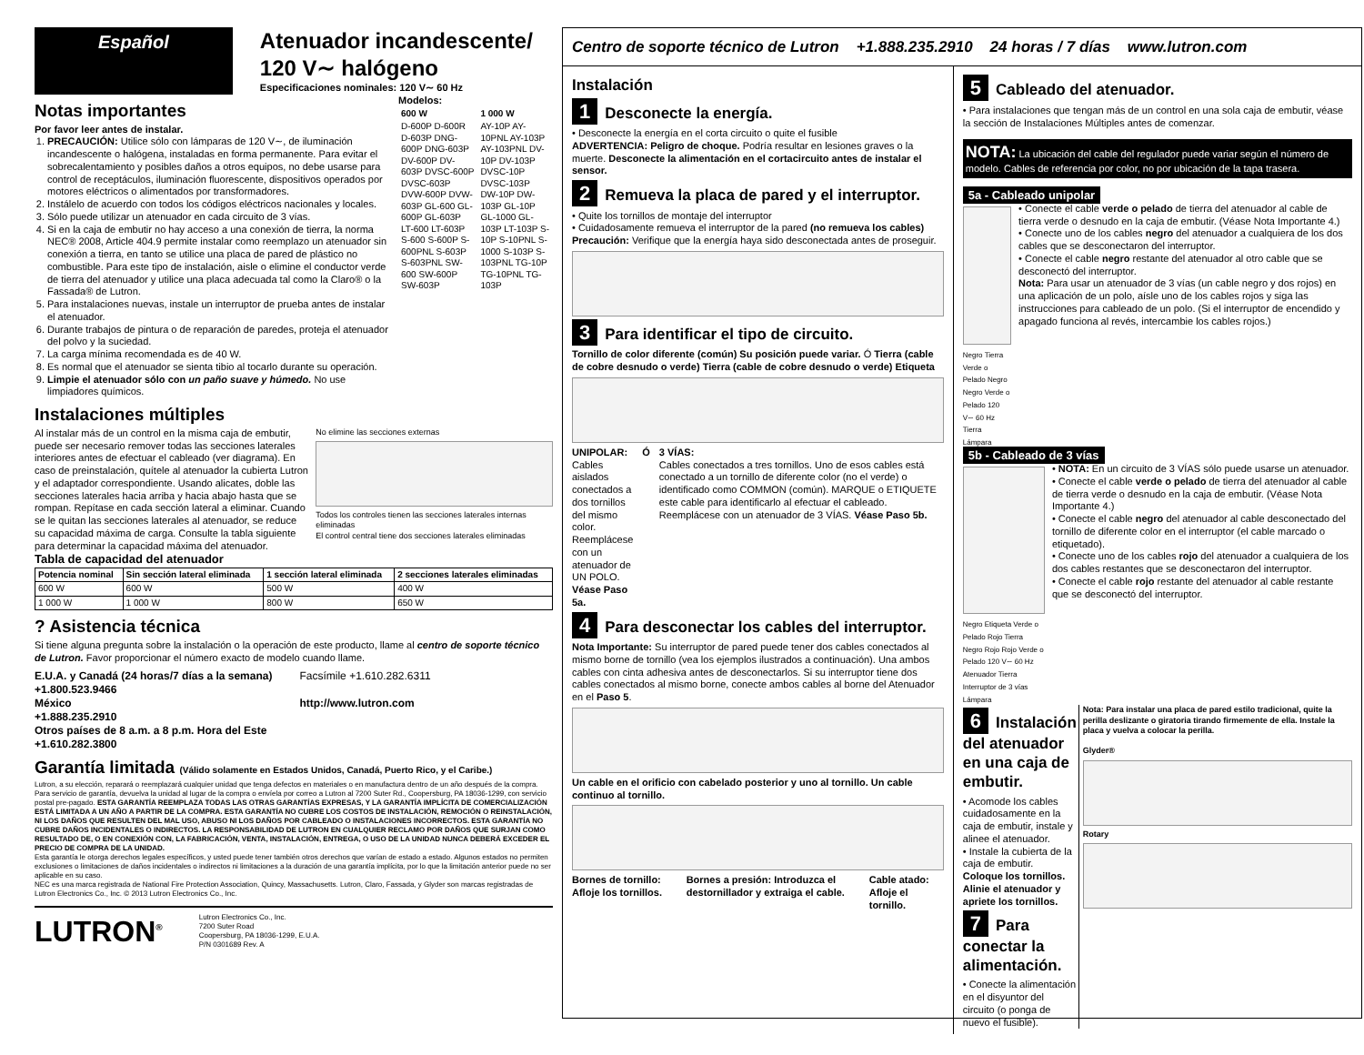Español
Atenuador incandescente/
120 V∼ halógeno
Especificaciones nominales: 120 V∼ 60 Hz
Notas importantes
Por favor leer antes de instalar.
1. PRECAUCIÓN: Utilice sólo con lámparas de 120 V∼, de iluminación incandescente o halógena, instaladas en forma permanente. Para evitar el sobrecalentamiento y posibles daños a otros equipos, no debe usarse para control de receptáculos, iluminación fluorescente, dispositivos operados por motores eléctricos o alimentados por transformadores.
2. Instálelo de acuerdo con todos los códigos eléctricos nacionales y locales.
3. Sólo puede utilizar un atenuador en cada circuito de 3 vías.
4. Si en la caja de embutir no hay acceso a una conexión de tierra, la norma NEC® 2008, Article 404.9 permite instalar como reemplazo un atenuador sin conexión a tierra, en tanto se utilice una placa de pared de plástico no combustible. Para este tipo de instalación, aisle o elimine el conductor verde de tierra del atenuador y utilice una placa adecuada tal como la Claro® o la Fassada® de Lutron.
5. Para instalaciones nuevas, instale un interruptor de prueba antes de instalar el atenuador.
6. Durante trabajos de pintura o de reparación de paredes, proteja el atenuador del polvo y la suciedad.
7. La carga mínima recomendada es de 40 W.
8. Es normal que el atenuador se sienta tibio al tocarlo durante su operación.
9. Limpie el atenuador sólo con un paño suave y húmedo. No use limpiadores químicos.
Modelos:
| 600 W | 1 000 W |
| --- | --- |
| D-600P D-600R D-603P DNG-600P DNG-603P DV-600P DV-603P DVSC-600P DVSC-603P DVW-600P DVW-603P GL-600 GL-600P GL-603P LT-600 LT-603P S-600 S-600P S-600PNL S-603P S-603PNL SW-600 SW-600P SW-603P | AY-10P AY-10PNL AY-103P AY-103PNL DV-10P DV-103P DVSC-10P DVSC-103P DW-10P DW-103P GL-10P GL-1000 GL-103P LT-103P S-10P S-10PNL S-1000 S-103P S-103PNL TG-10P TG-10PNL TG-103P |
Instalaciones múltiples
Al instalar más de un control en la misma caja de embutir, puede ser necesario remover todas las secciones laterales interiores antes de efectuar el cableado (ver diagrama). En caso de preinstalación, quítele al atenuador la cubierta Lutron y el adaptador correspondiente. Usando alicates, doble las secciones laterales hacia arriba y hacia abajo hasta que se rompan. Repítase en cada sección lateral a eliminar. Cuando se le quitan las secciones laterales al atenuador, se reduce su capacidad máxima de carga. Consulte la tabla siguiente para determinar la capacidad máxima del atenuador.
No elimine las secciones externas
Todos los controles tienen las secciones laterales internas eliminadas
El control central tiene dos secciones laterales eliminadas
Tabla de capacidad del atenuador
| Potencia nominal | Sin sección lateral eliminada | 1 sección lateral eliminada | 2 secciones laterales eliminadas |
| --- | --- | --- | --- |
| 600 W | 600 W | 500 W | 400 W |
| 1 000 W | 1 000 W | 800 W | 650 W |
? Asistencia técnica
Si tiene alguna pregunta sobre la instalación o la operación de este producto, llame al centro de soporte técnico de Lutron. Favor proporcionar el número exacto de modelo cuando llame.
E.U.A. y Canadá (24 horas/7 días a la semana)
+1.800.523.9466
México
+1.888.235.2910
Otros países de 8 a.m. a 8 p.m. Hora del Este
+1.610.282.3800
Facsímile +1.610.282.6311
http://www.lutron.com
Garantía limitada (Válido solamente en Estados Unidos, Canadá, Puerto Rico, y el Caribe.)
Lutron, a su elección, reparará o reemplazará cualquier unidad que tenga defectos en materiales o en manufactura dentro de un año después de la compra. Para servicio de garantía, devuelva la unidad al lugar de la compra o envíela por correo a Lutron al 7200 Suter Rd., Coopersburg, PA 18036-1299, con servicio postal pre-pagado. ESTA GARANTÍA REEMPLAZA TODAS LAS OTRAS GARANTÍAS EXPRESAS, Y LA GARANTÍA IMPLÍCITA DE COMERCIALIZACIÓN ESTÁ LIMITADA A UN AÑO A PARTIR DE LA COMPRA. ESTA GARANTÍA NO CUBRE LOS COSTOS DE INSTALACIÓN, REMOCIÓN O REINSTALACIÓN, NI LOS DAÑOS QUE RESULTEN DEL MAL USO, ABUSO NI LOS DAÑOS POR CABLEADO O INSTALACIONES INCORRECTOS. ESTA GARANTÍA NO CUBRE DAÑOS INCIDENTALES O INDIRECTOS. LA RESPONSABILIDAD DE LUTRON EN CUALQUIER RECLAMO POR DAÑOS QUE SURJAN COMO RESULTADO DE, O EN CONEXIÓN CON, LA FABRICACIÓN, VENTA, INSTALACIÓN, ENTREGA, O USO DE LA UNIDAD NUNCA DEBERÁ EXCEDER EL PRECIO DE COMPRA DE LA UNIDAD.
Esta garantía le otorga derechos legales específicos, y usted puede tener también otros derechos que varían de estado a estado. Algunos estados no permiten exclusiones o limitaciones de daños incidentales o indirectos ni limitaciones a la duración de una garantía implícita, por lo que la limitación anterior puede no ser aplicable en su caso.
NEC es una marca registrada de National Fire Protection Association, Quincy, Massachusetts. Lutron, Claro, Fassada, y Glyder son marcas registradas de Lutron Electronics Co., Inc. © 2013 Lutron Electronics Co., Inc.
LUTRON<sup>®</sup> Lutron Electronics Co., Inc.
7200 Suter Road
Coopersburg, PA 18036-1299, E.U.A.
P/N 0301689 Rev. A
Centro de soporte técnico de Lutron +1.888.235.2910 24 horas / 7 días www.lutron.com
Instalación
1 Desconecte la energía.
• Desconecte la energía en el corta circuito o quite el fusible
ADVERTENCIA: Peligro de choque. Podría resultar en lesiones graves o la muerte. Desconecte la alimentación en el cortacircuito antes de instalar el sensor.
2 Remueva la placa de pared y el interruptor.
• Quite los tornillos de montaje del interruptor
• Cuidadosamente remueva el interruptor de la pared (no remueva los cables)
Precaución: Verifique que la energía haya sido desconectada antes de proseguir.
3 Para identificar el tipo de circuito.
Tornillo de color diferente (común) Su posición puede variar. Ó Tierra (cable de cobre desnudo o verde) Tierra (cable de cobre desnudo o verde) Etiqueta
UNIPOLAR:
Cables aislados conectados a dos tornillos del mismo color. Reemplácese con un atenuador de UN POLO. Véase Paso 5a.
Ó 3 VÍAS:
Cables conectados a tres tornillos. Uno de esos cables está conectado a un tornillo de diferente color (no el verde) o identificado como COMMON (común). MARQUE o ETIQUETE este cable para identificarlo al efectuar el cableado. Reemplácese con un atenuador de 3 VÍAS. Véase Paso 5b.
4 Para desconectar los cables del interruptor.
Nota Importante: Su interruptor de pared puede tener dos cables conectados al mismo borne de tornillo (vea los ejemplos ilustrados a continuación). Una ambos cables con cinta adhesiva antes de desconectarlos. Si su interruptor tiene dos cables conectados al mismo borne, conecte ambos cables al borne del Atenuador en el Paso 5.
Un cable en el orificio con cabelado posterior y uno al tornillo. Un cable continuo al tornillo.
Bornes de tornillo: Afloje los tornillos. Bornes a presión: Introduzca el destornillador y extraiga el cable. Cable atado: Afloje el tornillo.
5 Cableado del atenuador.
• Para instalaciones que tengan más de un control en una sola caja de embutir, véase la sección de Instalaciones Múltiples antes de comenzar.
NOTA: La ubicación del cable del regulador puede variar según el número de modelo. Cables de referencia por color, no por ubicación de la tapa trasera.
5a - Cableado unipolar
Negro Tierra Verde o Pelado Negro Negro Verde o Pelado 120 V∼ 60 Hz Tierra Lámpara
• Conecte el cable verde o pelado de tierra del atenuador al cable de tierra verde o desnudo en la caja de embutir. (Véase Nota Importante 4.)
• Conecte uno de los cables negro del atenuador a cualquiera de los dos cables que se desconectaron del interruptor.
• Conecte el cable negro restante del atenuador al otro cable que se desconectó del interruptor.
Nota: Para usar un atenuador de 3 vías (un cable negro y dos rojos) en una aplicación de un polo, aísle uno de los cables rojos y siga las instrucciones para cableado de un polo. (Si el interruptor de encendido y apagado funciona al revés, intercambie los cables rojos.)
5b - Cableado de 3 vías
Negro Etiqueta Verde o Pelado Rojo Tierra Negro Rojo Rojo Verde o Pelado 120 V∼ 60 Hz Atenuador Tierra Interruptor de 3 vías Lámpara
• NOTA: En un circuito de 3 VÍAS sólo puede usarse un atenuador.
• Conecte el cable verde o pelado de tierra del atenuador al cable de tierra verde o desnudo en la caja de embutir. (Véase Nota Importante 4.)
• Conecte el cable negro del atenuador al cable desconectado del tornillo de diferente color en el interruptor (el cable marcado o etiquetado).
• Conecte uno de los cables rojo del atenuador a cualquiera de los dos cables restantes que se desconectaron del interruptor.
• Conecte el cable rojo restante del atenuador al cable restante que se desconectó del interruptor.
6 Instalación del atenuador en una caja de embutir.
• Acomode los cables cuidadosamente en la caja de embutir, instale y alinee el atenuador.
• Instale la cubierta de la caja de embutir.
Coloque los tornillos. Alinie el atenuador y apriete los tornillos.
7 Para conectar la alimentación.
• Conecte la alimentación en el disyuntor del circuito (o ponga de nuevo el fusible).
Nota: Para instalar una placa de pared estilo tradicional, quite la perilla deslizante o giratoria tirando firmemente de ella. Instale la placa y vuelva a colocar la perilla.
Glyder®
Rotary